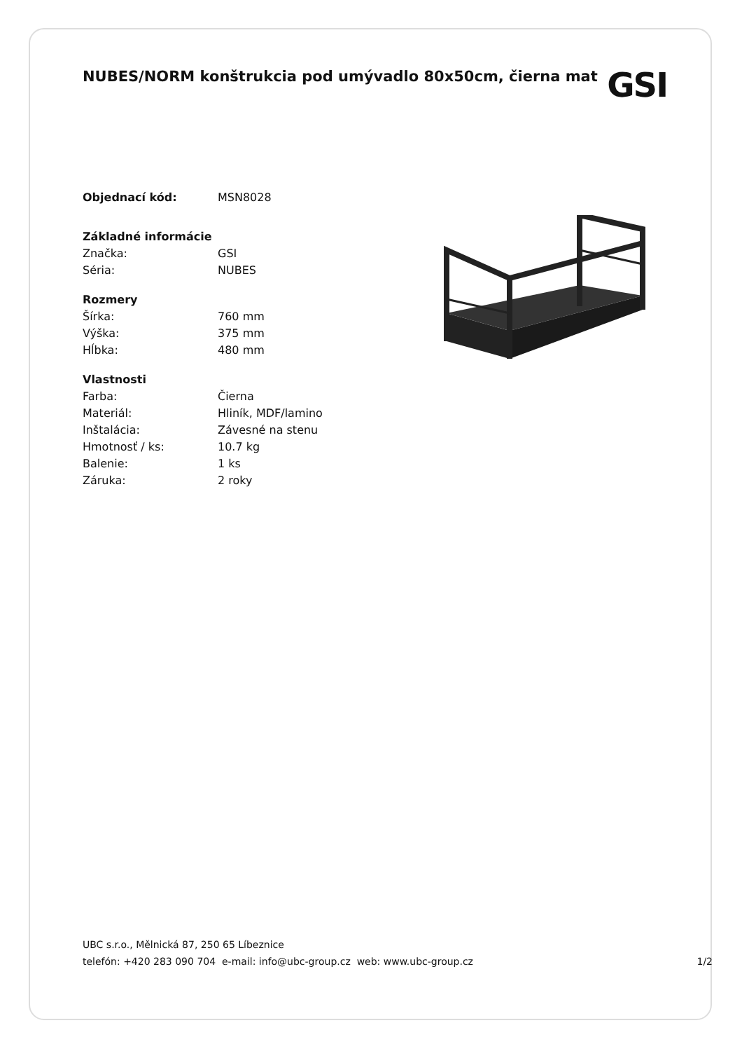NUBES/NORM konštrukcia pod umývadlo 80x50cm, čierna mat
GSI
| Objednací kód: | MSN8028 |
| Základné informácie | |
| Značka: | GSI |
| Séria: | NUBES |
| Rozmery | |
| Šírka: | 760 mm |
| Výška: | 375 mm |
| Hĺbka: | 480 mm |
| Vlastnosti | |
| Farba: | Čierna |
| Materiál: | Hliník, MDF/lamino |
| Inštalácia: | Závesné na stenu |
| Hmotnosť / ks: | 10.7 kg |
| Balenie: | 1 ks |
| Záruka: | 2 roky |
UBC s.r.o., Mělnická 87, 250 65 Líbeznice
telefón: +420 283 090 704 e-mail: info@ubc-group.cz web: www.ubc-group.cz 1/2